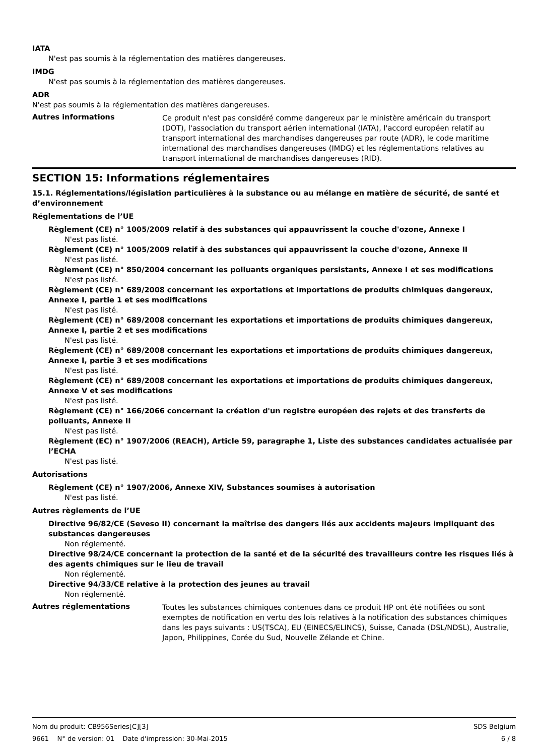IATA
N'est pas soumis à la réglementation des matières dangereuses.
IMDG
N'est pas soumis à la réglementation des matières dangereuses.
ADR
N'est pas soumis à la réglementation des matières dangereuses.
Autres informations
Ce produit n'est pas considéré comme dangereux par le ministère américain du transport (DOT), l'association du transport aérien international (IATA), l'accord européen relatif au transport international des marchandises dangereuses par route (ADR), le code maritime international des marchandises dangereuses (IMDG) et les réglementations relatives au transport international de marchandises dangereuses (RID).
SECTION 15: Informations réglementaires
15.1. Réglementations/législation particulières à la substance ou au mélange en matière de sécurité, de santé et d’environnement
Réglementations de l’UE
Règlement (CE) n° 1005/2009 relatif à des substances qui appauvrissent la couche d'ozone, Annexe I
N'est pas listé.
Règlement (CE) n° 1005/2009 relatif à des substances qui appauvrissent la couche d'ozone, Annexe II
N'est pas listé.
Règlement (CE) n° 850/2004 concernant les polluants organiques persistants, Annexe I et ses modifications
N'est pas listé.
Règlement (CE) n° 689/2008 concernant les exportations et importations de produits chimiques dangereux, Annexe I, partie 1 et ses modifications
N'est pas listé.
Règlement (CE) n° 689/2008 concernant les exportations et importations de produits chimiques dangereux, Annexe I, partie 2 et ses modifications
N'est pas listé.
Règlement (CE) n° 689/2008 concernant les exportations et importations de produits chimiques dangereux, Annexe I, partie 3 et ses modifications
N'est pas listé.
Règlement (CE) n° 689/2008 concernant les exportations et importations de produits chimiques dangereux, Annexe V et ses modifications
N'est pas listé.
Règlement (CE) n° 166/2066 concernant la création d'un registre européen des rejets et des transferts de polluants, Annexe II
N'est pas listé.
Règlement (EC) n° 1907/2006 (REACH), Article 59, paragraphe 1, Liste des substances candidates actualisée par l’ECHA
N'est pas listé.
Autorisations
Règlement (CE) n° 1907/2006, Annexe XIV, Substances soumises à autorisation
N'est pas listé.
Autres règlements de l’UE
Directive 96/82/CE (Seveso II) concernant la maîtrise des dangers liés aux accidents majeurs impliquant des substances dangereuses
Non réglementé.
Directive 98/24/CE concernant la protection de la santé et de la sécurité des travailleurs contre les risques liés à des agents chimiques sur le lieu de travail
Non réglementé.
Directive 94/33/CE relative à la protection des jeunes au travail
Non réglementé.
Autres réglementations
Toutes les substances chimiques contenues dans ce produit HP ont été notifiées ou sont exemptes de notification en vertu des lois relatives à la notification des substances chimiques dans les pays suivants : US(TSCA), EU (EINECS/ELINCS), Suisse, Canada (DSL/NDSL), Australie, Japon, Philippines, Corée du Sud, Nouvelle Zélande et Chine.
Nom du produit: CB956Series[C][3] SDS Belgium
9661 N° de version: 01 Date d'impression: 30-Mai-2015 6 / 8